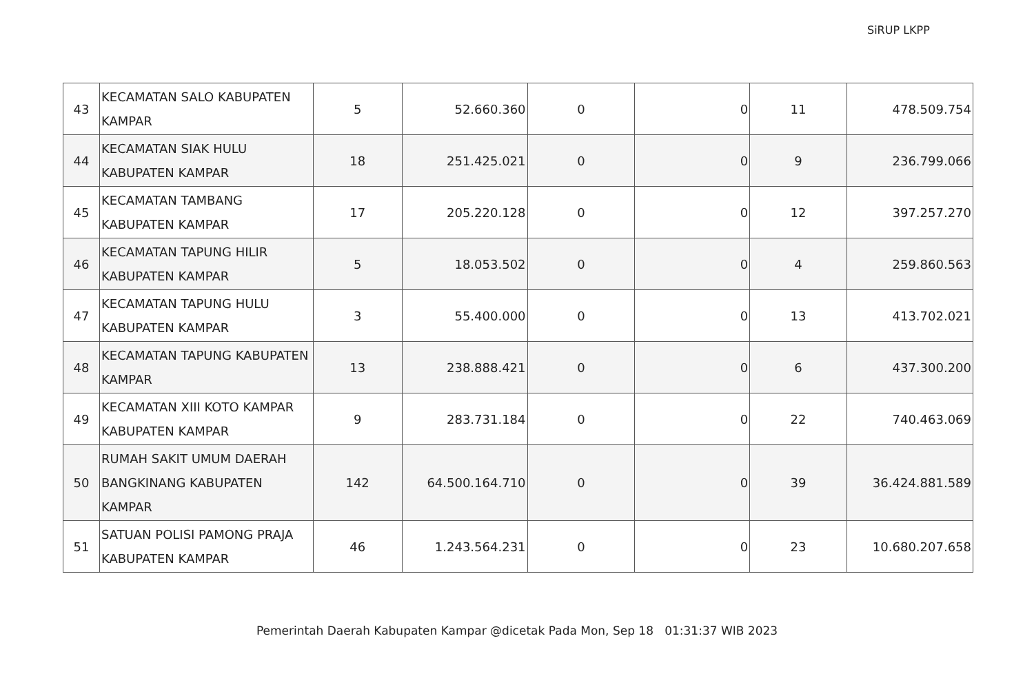SiRUP LKPP
| 43 | KECAMATAN SALO KABUPATEN KAMPAR | 5 | 52.660.360 | 0 | 0 | 11 | 478.509.754 |
| 44 | KECAMATAN SIAK HULU KABUPATEN KAMPAR | 18 | 251.425.021 | 0 | 0 | 9 | 236.799.066 |
| 45 | KECAMATAN TAMBANG KABUPATEN KAMPAR | 17 | 205.220.128 | 0 | 0 | 12 | 397.257.270 |
| 46 | KECAMATAN TAPUNG HILIR KABUPATEN KAMPAR | 5 | 18.053.502 | 0 | 0 | 4 | 259.860.563 |
| 47 | KECAMATAN TAPUNG HULU KABUPATEN KAMPAR | 3 | 55.400.000 | 0 | 0 | 13 | 413.702.021 |
| 48 | KECAMATAN TAPUNG KABUPATEN KAMPAR | 13 | 238.888.421 | 0 | 0 | 6 | 437.300.200 |
| 49 | KECAMATAN XIII KOTO KAMPAR KABUPATEN KAMPAR | 9 | 283.731.184 | 0 | 0 | 22 | 740.463.069 |
| 50 | RUMAH SAKIT UMUM DAERAH BANGKINANG KABUPATEN KAMPAR | 142 | 64.500.164.710 | 0 | 0 | 39 | 36.424.881.589 |
| 51 | SATUAN POLISI PAMONG PRAJA KABUPATEN KAMPAR | 46 | 1.243.564.231 | 0 | 0 | 23 | 10.680.207.658 |
Pemerintah Daerah Kabupaten Kampar @dicetak Pada Mon, Sep 18 01:31:37 WIB 2023